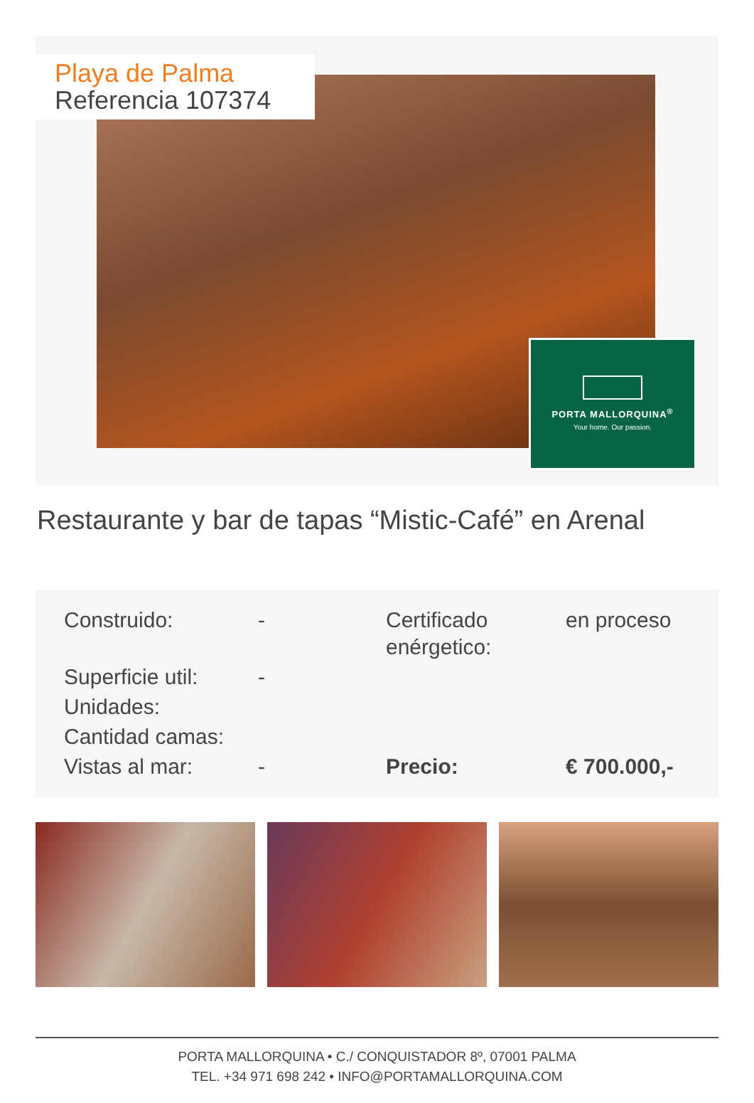Playa de Palma
Referencia 107374
PORTA MALLORQUINA<sup>®</sup>
Your home. Our passion.
Restaurante y bar de tapas “Mistic-Café” en Arenal
| Construido: | - | Certificado enérgetico: | en proceso |
| Superficie util: | - | | |
| Unidades: | | | |
| Cantidad camas: | | | |
| Vistas al mar: | - | Precio: | € 700.000,- |
PORTA MALLORQUINA • C./ CONQUISTADOR 8º, 07001 PALMA
TEL. +34 971 698 242 • INFO@PORTAMALLORQUINA.COM